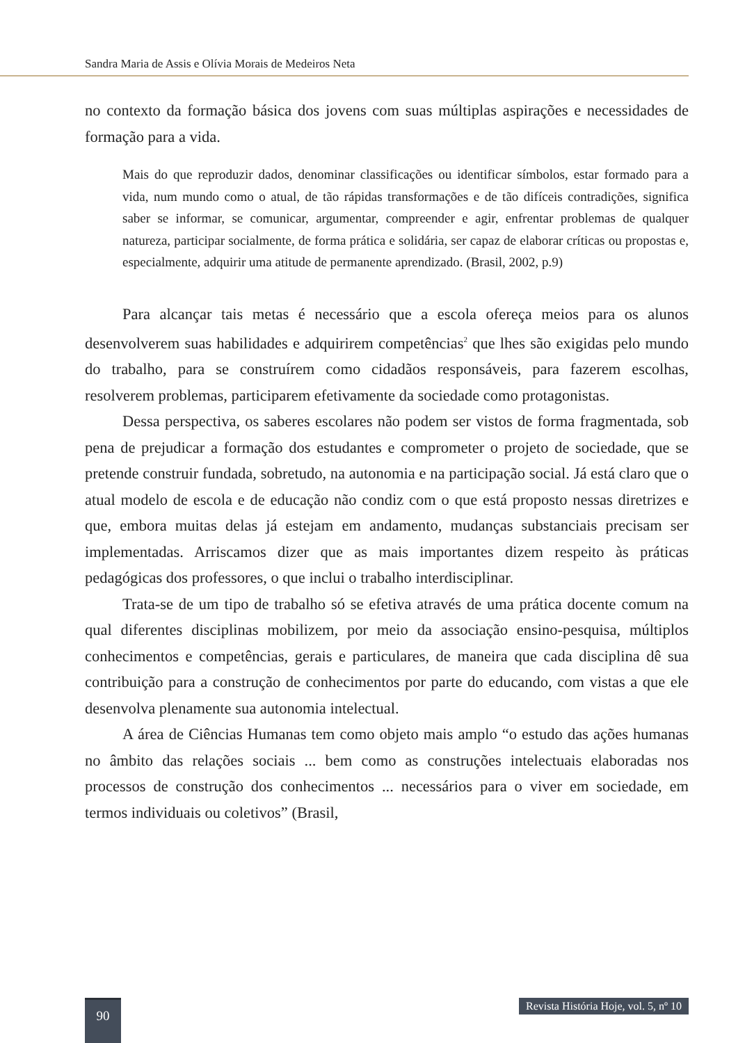Sandra Maria de Assis e Olívia Morais de Medeiros Neta
no contexto da formação básica dos jovens com suas múltiplas aspirações e necessidades de formação para a vida.
Mais do que reproduzir dados, denominar classificações ou identificar símbolos, estar formado para a vida, num mundo como o atual, de tão rápidas transformações e de tão difíceis contradições, significa saber se informar, se comunicar, argumentar, compreender e agir, enfrentar problemas de qualquer natureza, participar socialmente, de forma prática e solidária, ser capaz de elaborar críticas ou propostas e, especialmente, adquirir uma atitude de permanente aprendizado. (Brasil, 2002, p.9)
Para alcançar tais metas é necessário que a escola ofereça meios para os alunos desenvolverem suas habilidades e adquirirem competências<sup>2</sup> que lhes são exigidas pelo mundo do trabalho, para se construírem como cidadãos responsáveis, para fazerem escolhas, resolverem problemas, participarem efetivamente da sociedade como protagonistas.
Dessa perspectiva, os saberes escolares não podem ser vistos de forma fragmentada, sob pena de prejudicar a formação dos estudantes e comprometer o projeto de sociedade, que se pretende construir fundada, sobretudo, na autonomia e na participação social. Já está claro que o atual modelo de escola e de educação não condiz com o que está proposto nessas diretrizes e que, embora muitas delas já estejam em andamento, mudanças substanciais precisam ser implementadas. Arriscamos dizer que as mais importantes dizem respeito às práticas pedagógicas dos professores, o que inclui o trabalho interdisciplinar.
Trata-se de um tipo de trabalho só se efetiva através de uma prática docente comum na qual diferentes disciplinas mobilizem, por meio da associação ensino-pesquisa, múltiplos conhecimentos e competências, gerais e particulares, de maneira que cada disciplina dê sua contribuição para a construção de conhecimentos por parte do educando, com vistas a que ele desenvolva plenamente sua autonomia intelectual.
A área de Ciências Humanas tem como objeto mais amplo “o estudo das ações humanas no âmbito das relações sociais ... bem como as construções intelectuais elaboradas nos processos de construção dos conhecimentos ... necessários para o viver em sociedade, em termos individuais ou coletivos” (Brasil,
90
Revista História Hoje, vol. 5, nº 10